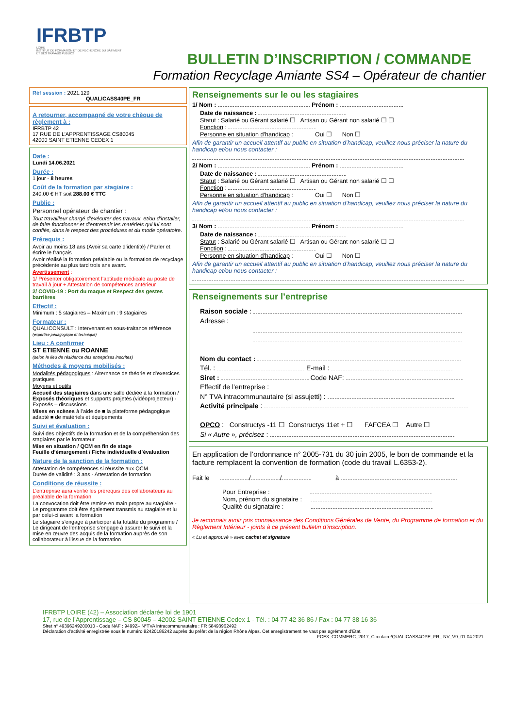IFRBTP
LOIRE
INSTITUT DE FORMATION ET DE RECHERCHE DU BÂTIMENT ET DES TRAVAUX PUBLICS
BULLETIN D’INSCRIPTION / COMMANDE
Formation Recyclage Amiante SS4 – Opérateur de chantier
Réf session : 2021.129
QUALICASS40PE_FR
A retourner, accompagné de votre chèque de règlement à :
IFRBTP 42
17 RUE DE L’APPRENTISSAGE CS80045
42000 SAINT ETIENNE CEDEX 1
Date :
Lundi 14.06.2021
Durée :
1 jour - 8 heures
Coût de la formation par stagiaire :
240.00 € HT soit 288.00 € TTC
Public :
Personnel opérateur de chantier :
Tout travailleur chargé d’exécuter des travaux, et/ou d’installer, de faire fonctionner et d’entretenir les matériels qui lui sont confiés, dans le respect des procédures et du mode opératoire.
Prérequis :
Avoir au moins 18 ans (Avoir sa carte d’identité) / Parler et écrire le français
Avoir réalisé la formation préalable ou la formation de recyclage précédente au plus tard trois ans avant.
Avertissement :
1/ Présenter obligatoirement l’aptitude médicale au poste de travail à jour + Attestation de compétences antérieur
2/ COVID-19 : Port du maque et Respect des gestes barrières
Effectif :
Minimum : 5 stagiaires – Maximum : 9 stagiaires
Formateur :
QUALICONSULT : Intervenant en sous-traitance référence (expertise pédagogique et technique)
Lieu : A confirmer
ST ETIENNE ou ROANNE
(selon le lieu de résidence des entreprises inscrites)
Méthodes & moyens mobilisés :
Modalités pédagogiques : Alternance de théorie et d’exercices pratiques
Moyens et outils
Accueil des stagiaires dans une salle dédiée à la formation / Exposés théoriques et supports projetés (vidéoprojecteur) - Exposés – discussions
Mises en scènes à l’aide de ■ la plateforme pédagogique adapté ■ de matériels et équipements
Suivi et évaluation :
Suivi des objectifs de la formation et de la compréhension des stagiaires par le formateur
Mise en situation / QCM en fin de stage
Feuille d’émargement / Fiche individuelle d’évaluation
Nature de la sanction de la formation :
Attestation de compétences si réussite aux QCM
Durée de validité : 3 ans - Attestation de formation
Conditions de réussite :
L’entreprise aura vérifié les prérequis des collaborateurs au préalable de la formation
La convocation doit être remise en main propre au stagiaire - Le programme doit être également transmis au stagiaire et lu par celui-ci avant la formation
Le stagiaire s’engage à participer à la totalité du programme / Le dirigeant de l’entreprise s’engage à assurer le suivi et la mise en œuvre des acquis de la formation auprès de son collaborateur à l’issue de la formation
Renseignements sur le ou les stagiaires
1/ Nom : Prénom :
Date de naissance :
Statut : Salarié ou Gérant salarié ☐ Artisan ou Gérant non salarié ☐ ☐
Fonction :
Personne en situation d’handicap : Oui ☐ Non ☐
Afin de garantir un accueil attentif au public en situation d’handicap, veuillez nous préciser la nature du handicap et/ou nous contacter :
2/ Nom : Prénom :
Date de naissance :
Statut : Salarié ou Gérant salarié ☐ Artisan ou Gérant non salarié ☐ ☐
Fonction :
Personne en situation d’handicap : Oui ☐ Non ☐
Afin de garantir un accueil attentif au public en situation d’handicap, veuillez nous préciser la nature du handicap et/ou nous contacter :
3/ Nom : Prénom :
Date de naissance :
Statut : Salarié ou Gérant salarié ☐ Artisan ou Gérant non salarié ☐ ☐
Fonction :
Personne en situation d’handicap : Oui ☐ Non ☐
Afin de garantir un accueil attentif au public en situation d’handicap, veuillez nous préciser la nature du handicap et/ou nous contacter :
Renseignements sur l’entreprise
Raison sociale :
Adresse :
Nom du contact :
Tél. : E-mail :
Siret : Code NAF:
Effectif de l’entreprise :
N° TVA intracommunautaire (si assujetti) :
Activité principale :
OPCO : Constructys -11 ☐ Constructys 11et + ☐ FAFCEA ☐ Autre ☐
Si « Autre », précisez :
En application de l’ordonnance n° 2005-731 du 30 juin 2005, le bon de commande et la facture remplacent la convention de formation (code du travail L.6353-2).
Fait le / / à
Pour Entreprise :
Nom, prénom du signataire :
Qualité du signataire :
Je reconnais avoir pris connaissance des Conditions Générales de Vente, du Programme de formation et du Règlement Intérieur - joints à ce présent bulletin d’inscription.
« Lu et approuvé » avec cachet et signature
IFRBTP LOIRE (42) – Association déclarée loi de 1901
17, rue de l’Apprentissage – CS 80045 – 42002 SAINT ETIENNE Cedex 1 - Tél. : 04 77 42 36 86 / Fax : 04 77 38 16 36
Siret n° 49396249200010 - Code NAF : 9499Z– N°TVA intracommunautaire : FR 58493962492
Déclaration d’activité enregistrée sous le numéro 82420186242 auprès du préfet de la région Rhône Alpes. Cet enregistrement ne vaut pas agrément d’Etat.
FCE3_COMMERC_2017_Circulaire/QUALICASS4OPE_FR_ NV_V9_01.04.2021